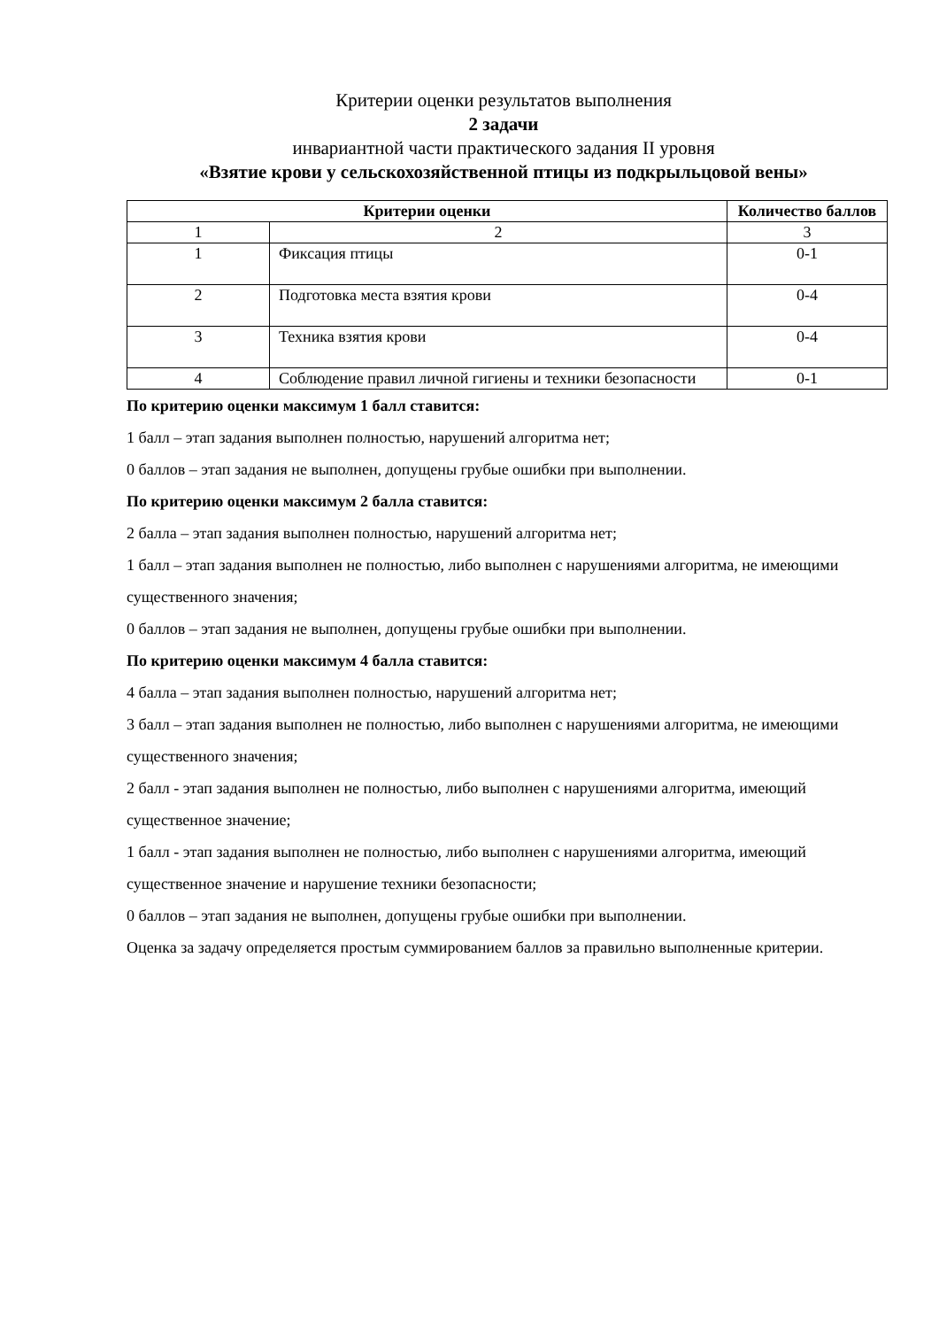Критерии оценки результатов выполнения
2 задачи
инвариантной части практического задания II уровня
«Взятие крови у сельскохозяйственной птицы из подкрыльцовой вены»
| Критерии оценки | | Количество баллов | |
| --- | --- | --- | --- |
| 1 | 2 | | 3 |
| 1 | Фиксация птицы | | 0-1 |
| 2 | Подготовка места взятия крови | | 0-4 |
| 3 | Техника взятия крови | | 0-4 |
| 4 | Соблюдение правил личной гигиены и техники безопасности | | 0-1 |
По критерию оценки максимум 1 балл ставится:
1 балл – этап задания выполнен полностью, нарушений алгоритма нет;
0 баллов – этап задания не выполнен, допущены грубые ошибки при выполнении.
По критерию оценки максимум 2 балла ставится:
2 балла – этап задания выполнен полностью, нарушений алгоритма нет;
1 балл – этап задания выполнен не полностью, либо выполнен с нарушениями алгоритма, не имеющими существенного значения;
0 баллов – этап задания не выполнен, допущены грубые ошибки при выполнении.
По критерию оценки максимум 4 балла ставится:
4 балла – этап задания выполнен полностью, нарушений алгоритма нет;
3 балл – этап задания выполнен не полностью, либо выполнен с нарушениями алгоритма, не имеющими существенного значения;
2 балл - этап задания выполнен не полностью, либо выполнен с нарушениями алгоритма, имеющий существенное значение;
1 балл - этап задания выполнен не полностью, либо выполнен с нарушениями алгоритма, имеющий существенное значение и нарушение техники безопасности;
0 баллов – этап задания не выполнен, допущены грубые ошибки при выполнении.
Оценка за задачу определяется простым суммированием баллов за правильно выполненные критерии.